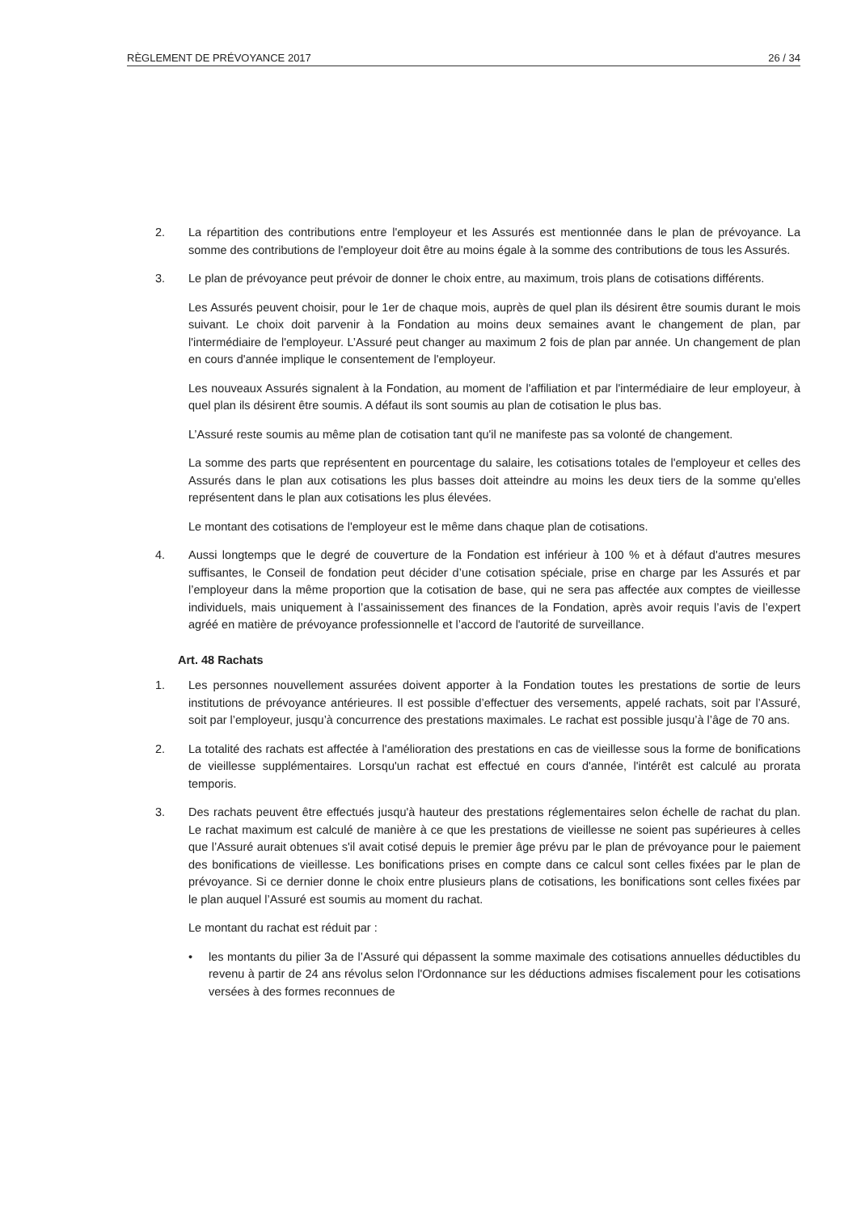RÈGLEMENT DE PRÉVOYANCE 2017 26 / 34
2. La répartition des contributions entre l'employeur et les Assurés est mentionnée dans le plan de prévoyance. La somme des contributions de l'employeur doit être au moins égale à la somme des contributions de tous les Assurés.
3. Le plan de prévoyance peut prévoir de donner le choix entre, au maximum, trois plans de cotisations différents.
Les Assurés peuvent choisir, pour le 1er de chaque mois, auprès de quel plan ils désirent être soumis durant le mois suivant. Le choix doit parvenir à la Fondation au moins deux semaines avant le changement de plan, par l'intermédiaire de l'employeur. L’Assuré peut changer au maximum 2 fois de plan par année. Un changement de plan en cours d'année implique le consentement de l'employeur.
Les nouveaux Assurés signalent à la Fondation, au moment de l'affiliation et par l'intermédiaire de leur employeur, à quel plan ils désirent être soumis. A défaut ils sont soumis au plan de cotisation le plus bas.
L’Assuré reste soumis au même plan de cotisation tant qu'il ne manifeste pas sa volonté de changement.
La somme des parts que représentent en pourcentage du salaire, les cotisations totales de l'employeur et celles des Assurés dans le plan aux cotisations les plus basses doit atteindre au moins les deux tiers de la somme qu'elles représentent dans le plan aux cotisations les plus élevées.
Le montant des cotisations de l'employeur est le même dans chaque plan de cotisations.
4. Aussi longtemps que le degré de couverture de la Fondation est inférieur à 100 % et à défaut d'autres mesures suffisantes, le Conseil de fondation peut décider d’une cotisation spéciale, prise en charge par les Assurés et par l’employeur dans la même proportion que la cotisation de base, qui ne sera pas affectée aux comptes de vieillesse individuels, mais uniquement à l’assainissement des finances de la Fondation, après avoir requis l’avis de l’expert agréé en matière de prévoyance professionnelle et l’accord de l'autorité de surveillance.
Art. 48 Rachats
1. Les personnes nouvellement assurées doivent apporter à la Fondation toutes les prestations de sortie de leurs institutions de prévoyance antérieures. Il est possible d’effectuer des versements, appelé rachats, soit par l’Assuré, soit par l’employeur, jusqu’à concurrence des prestations maximales. Le rachat est possible jusqu’à l’âge de 70 ans.
2. La totalité des rachats est affectée à l'amélioration des prestations en cas de vieillesse sous la forme de bonifications de vieillesse supplémentaires. Lorsqu'un rachat est effectué en cours d'année, l'intérêt est calculé au prorata temporis.
3. Des rachats peuvent être effectués jusqu'à hauteur des prestations réglementaires selon échelle de rachat du plan. Le rachat maximum est calculé de manière à ce que les prestations de vieillesse ne soient pas supérieures à celles que l’Assuré aurait obtenues s'il avait cotisé depuis le premier âge prévu par le plan de prévoyance pour le paiement des bonifications de vieillesse. Les bonifications prises en compte dans ce calcul sont celles fixées par le plan de prévoyance. Si ce dernier donne le choix entre plusieurs plans de cotisations, les bonifications sont celles fixées par le plan auquel l’Assuré est soumis au moment du rachat.
Le montant du rachat est réduit par :
• les montants du pilier 3a de l’Assuré qui dépassent la somme maximale des cotisations annuelles déductibles du revenu à partir de 24 ans révolus selon l'Ordonnance sur les déductions admises fiscalement pour les cotisations versées à des formes reconnues de